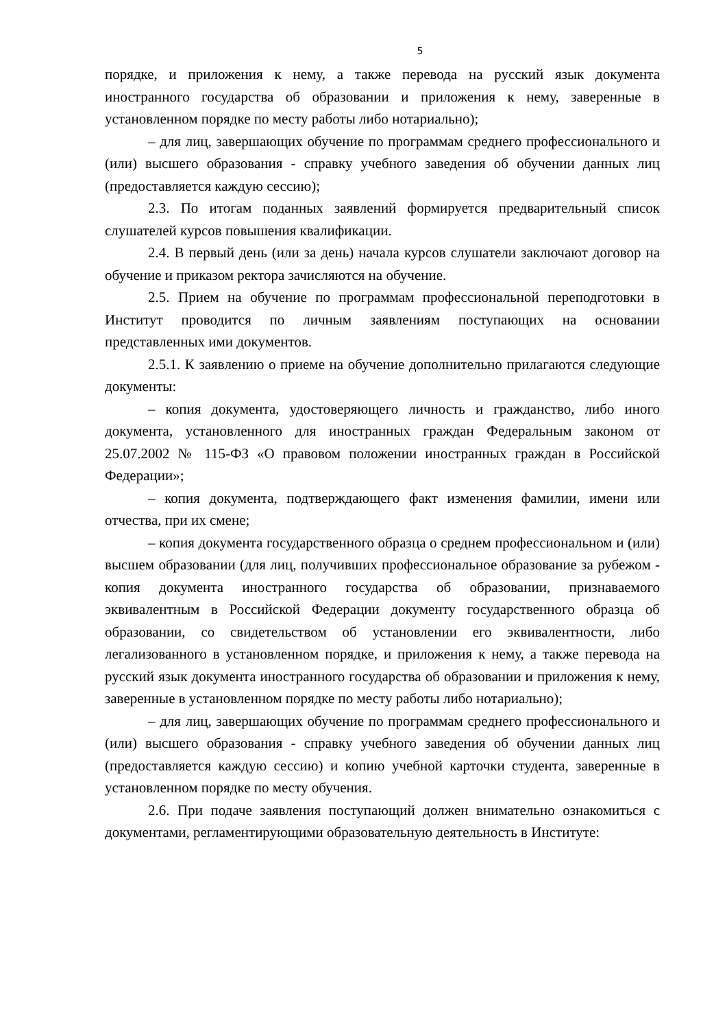5
порядке, и приложения к нему, а также перевода на русский язык документа иностранного государства об образовании и приложения к нему, заверенные в установленном порядке по месту работы либо нотариально);
– для лиц, завершающих обучение по программам среднего профессионального и (или) высшего образования - справку учебного заведения об обучении данных лиц (предоставляется каждую сессию);
2.3. По итогам поданных заявлений формируется предварительный список слушателей курсов повышения квалификации.
2.4. В первый день (или за день) начала курсов слушатели заключают договор на обучение и приказом ректора зачисляются на обучение.
2.5. Прием на обучение по программам профессиональной переподготовки в Институт проводится по личным заявлениям поступающих на основании представленных ими документов.
2.5.1. К заявлению о приеме на обучение дополнительно прилагаются следующие документы:
– копия документа, удостоверяющего личность и гражданство, либо иного документа, установленного для иностранных граждан Федеральным законом от 25.07.2002 № 115-ФЗ «О правовом положении иностранных граждан в Российской Федерации»;
– копия документа, подтверждающего факт изменения фамилии, имени или отчества, при их смене;
– копия документа государственного образца о среднем профессиональном и (или) высшем образовании (для лиц, получивших профессиональное образование за рубежом - копия документа иностранного государства об образовании, признаваемого эквивалентным в Российской Федерации документу государственного образца об образовании, со свидетельством об установлении его эквивалентности, либо легализованного в установленном порядке, и приложения к нему, а также перевода на русский язык документа иностранного государства об образовании и приложения к нему, заверенные в установленном порядке по месту работы либо нотариально);
– для лиц, завершающих обучение по программам среднего профессионального и (или) высшего образования - справку учебного заведения об обучении данных лиц (предоставляется каждую сессию) и копию учебной карточки студента, заверенные в установленном порядке по месту обучения.
2.6. При подаче заявления поступающий должен внимательно ознакомиться с документами, регламентирующими образовательную деятельность в Институте: